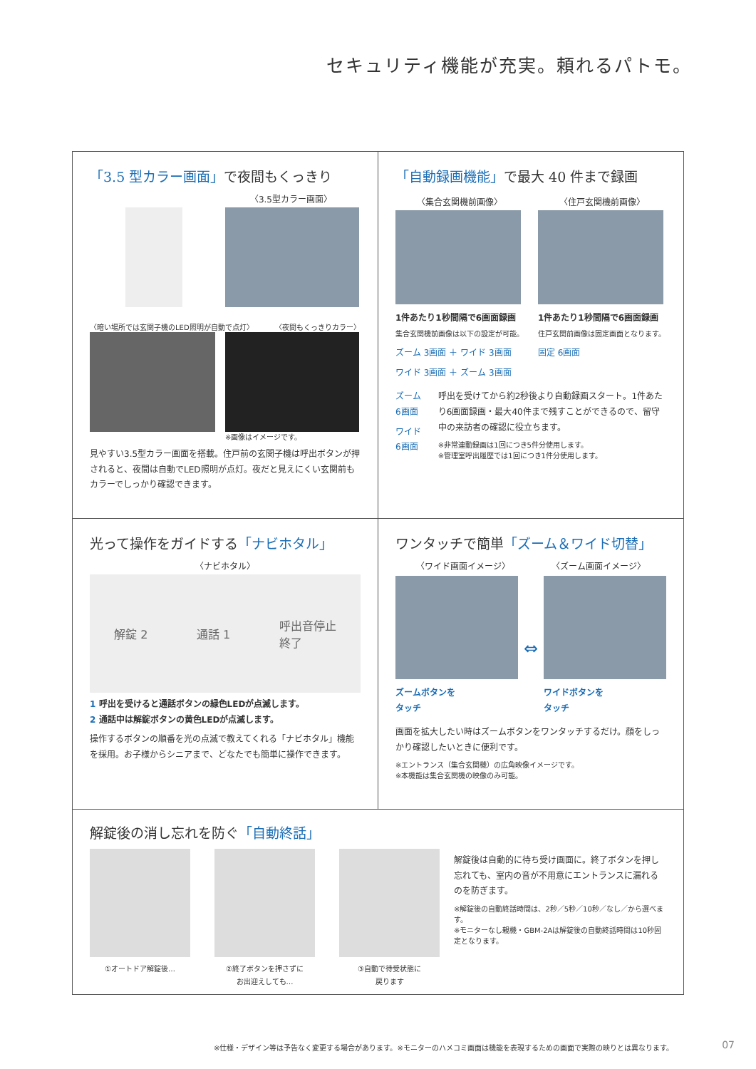セキュリティ機能が充実。頼れるパトモ。
「3.5 型カラー画面」で夜間もくっきり
〈3.5型カラー画面〉
〈暗い場所では玄関子機のLED照明が自動で点灯〉 〈夜間もくっきりカラー〉
※画像はイメージです。
見やすい3.5型カラー画面を搭載。住戸前の玄関子機は呼出ボタンが押されると、夜間は自動でLED照明が点灯。夜だと見えにくい玄関前もカラーでしっかり確認できます。
「自動録画機能」で最大 40 件まで録画
〈集合玄関機前画像〉
1件あたり1秒間隔で6画面録画
集合玄関機前画像は以下の設定が可能。
ズーム 3画面 ＋ ワイド 3画面
ワイド 3画面 ＋ ズーム 3画面
〈住戸玄関機前画像〉
1件あたり1秒間隔で6画面録画
住戸玄関前画像は固定画面となります。
固定 6画面
ズーム 6画面
ワイド 6画面
呼出を受けてから約2秒後より自動録画スタート。1件あたり6画面録画・最大40件まで残すことができるので、留守中の来訪者の確認に役立ちます。
※非常連動録画は1回につき5件分使用します。
※管理室呼出履歴では1回につき1件分使用します。
光って操作をガイドする「ナビホタル」
〈ナビホタル〉
解錠 2 通話 1 呼出音停止
終了
1 呼出を受けると通話ボタンの緑色LEDが点滅します。
2 通話中は解錠ボタンの黄色LEDが点滅します。
操作するボタンの順番を光の点滅で教えてくれる「ナビホタル」機能を採用。お子様からシニアまで、どなたでも簡単に操作できます。
ワンタッチで簡単「ズーム＆ワイド切替」
〈ワイド画面イメージ〉 〈ズーム画面イメージ〉
ズームボタンを
タッチ
⇔
ワイドボタンを
タッチ
画面を拡大したい時はズームボタンをワンタッチするだけ。顔をしっかり確認したいときに便利です。
※エントランス（集合玄関機）の広角映像イメージです。
※本機能は集合玄関機の映像のみ可能。
解錠後の消し忘れを防ぐ「自動終話」
①オートドア解錠後… ②終了ボタンを押さずに
お出迎えしても…
③自動で待受状態に
戻ります
解錠後は自動的に待ち受け画面に。終了ボタンを押し忘れても、室内の音が不用意にエントランスに漏れるのを防ぎます。
※解錠後の自動終話時間は、2秒／5秒／10秒／なし／から選べます。
※モニターなし親機・GBM-2Aは解錠後の自動終話時間は10秒固定となります。
※仕様・デザイン等は予告なく変更する場合があります。※モニターのハメコミ画面は機能を表現するための画面で実際の映りとは異なります。
07